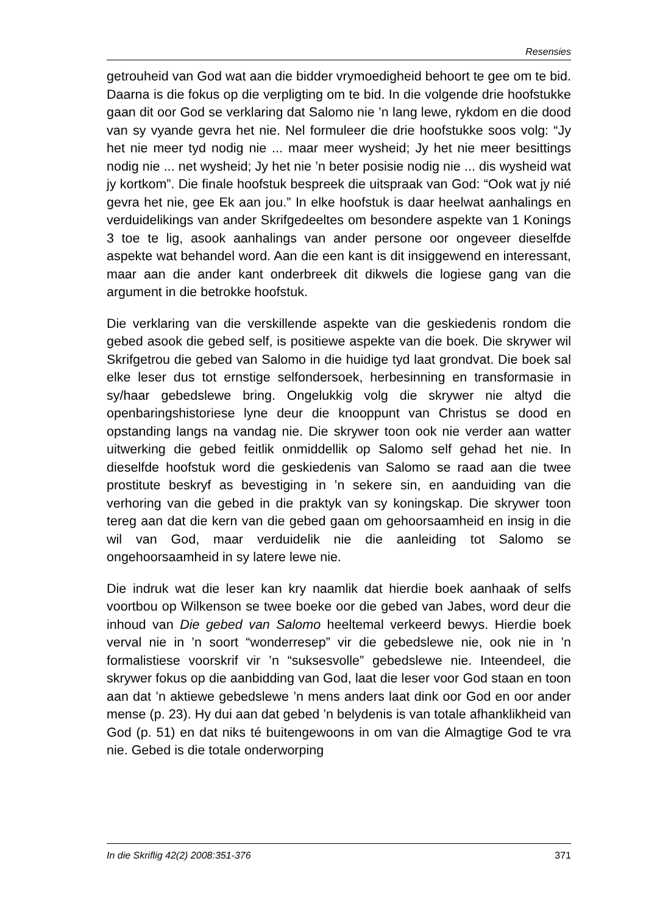Resensies
getrouheid van God wat aan die bidder vrymoedigheid behoort te gee om te bid. Daarna is die fokus op die verpligting om te bid. In die volgende drie hoofstukke gaan dit oor God se verklaring dat Salomo nie ’n lang lewe, rykdom en die dood van sy vyande gevra het nie. Nel formuleer die drie hoofstukke soos volg: “Jy het nie meer tyd nodig nie ... maar meer wysheid; Jy het nie meer besittings nodig nie ... net wysheid; Jy het nie ’n beter posisie nodig nie ... dis wysheid wat jy kortkom”. Die finale hoofstuk bespreek die uitspraak van God: “Ook wat jy nié gevra het nie, gee Ek aan jou.” In elke hoofstuk is daar heelwat aanhalings en verduidelikings van ander Skrifgedeeltes om besondere aspekte van 1 Konings 3 toe te lig, asook aanhalings van ander persone oor ongeveer dieselfde aspekte wat behandel word. Aan die een kant is dit insiggewend en interessant, maar aan die ander kant onderbreek dit dikwels die logiese gang van die argument in die betrokke hoofstuk.
Die verklaring van die verskillende aspekte van die geskiedenis rondom die gebed asook die gebed self, is positiewe aspekte van die boek. Die skrywer wil Skrifgetrou die gebed van Salomo in die huidige tyd laat grondvat. Die boek sal elke leser dus tot ernstige selfondersoek, herbesinning en transformasie in sy/haar gebedslewe bring. Ongelukkig volg die skrywer nie altyd die openbaringshistoriese lyne deur die knooppunt van Christus se dood en opstanding langs na vandag nie. Die skrywer toon ook nie verder aan watter uitwerking die gebed feitlik onmiddellik op Salomo self gehad het nie. In dieselfde hoofstuk word die geskiedenis van Salomo se raad aan die twee prostitute beskryf as bevestiging in ’n sekere sin, en aanduiding van die verhoring van die gebed in die praktyk van sy koningskap. Die skrywer toon tereg aan dat die kern van die gebed gaan om gehoorsaamheid en insig in die wil van God, maar verduidelik nie die aanleiding tot Salomo se ongehoorsaamheid in sy latere lewe nie.
Die indruk wat die leser kan kry naamlik dat hierdie boek aanhaak of selfs voortbou op Wilkenson se twee boeke oor die gebed van Jabes, word deur die inhoud van Die gebed van Salomo heeltemal verkeerd bewys. Hierdie boek verval nie in ’n soort “wonderresep” vir die gebedslewe nie, ook nie in ’n formalistiese voorskrif vir ’n “suksesvolle” gebedslewe nie. Inteendeel, die skrywer fokus op die aanbidding van God, laat die leser voor God staan en toon aan dat ’n aktiewe gebedslewe ’n mens anders laat dink oor God en oor ander mense (p. 23). Hy dui aan dat gebed ’n belydenis is van totale afhanklikheid van God (p. 51) en dat niks té buitengewoons in om van die Almagtige God te vra nie. Gebed is die totale onderworping
In die Skriflig 42(2) 2008:351-376 371